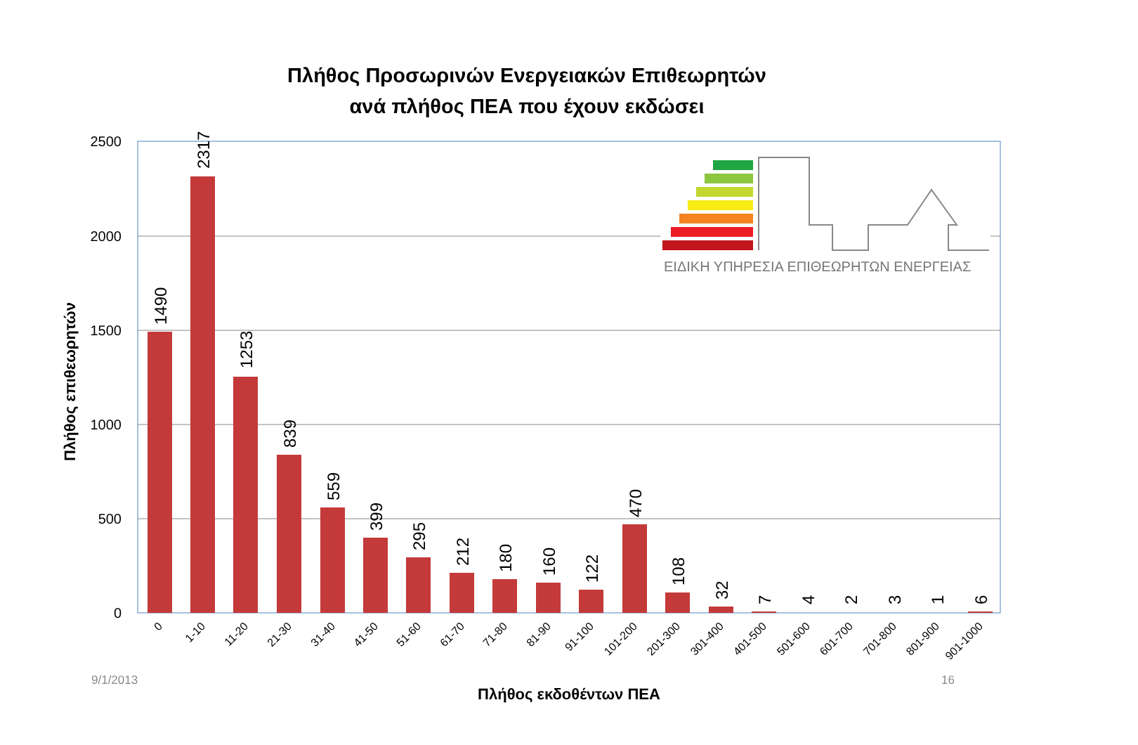Πλήθος Προσωρινών Ενεργειακών Επιθεωρητών
ανά πλήθος ΠΕΑ που έχουν εκδώσει
Πλήθος επιθεωρητών
2500
2000
1500
1000
500
0
1490
2317
1253
839
559
399
295
212
180
160
122
470
108
32
7
4
2
3
1
6
0
1-10
11-20
21-30
31-40
41-50
51-60
61-70
71-80
81-90
91-100
101-200
201-300
301-400
401-500
501-600
601-700
701-800
801-900
901-1000
ΕΙΔΙΚΗ ΥΠΗΡΕΣΙΑ ΕΠΙΘΕΩΡΗΤΩΝ ΕΝΕΡΓΕΙΑΣ
9/1/2013 16
Πλήθος εκδοθέντων ΠΕΑ